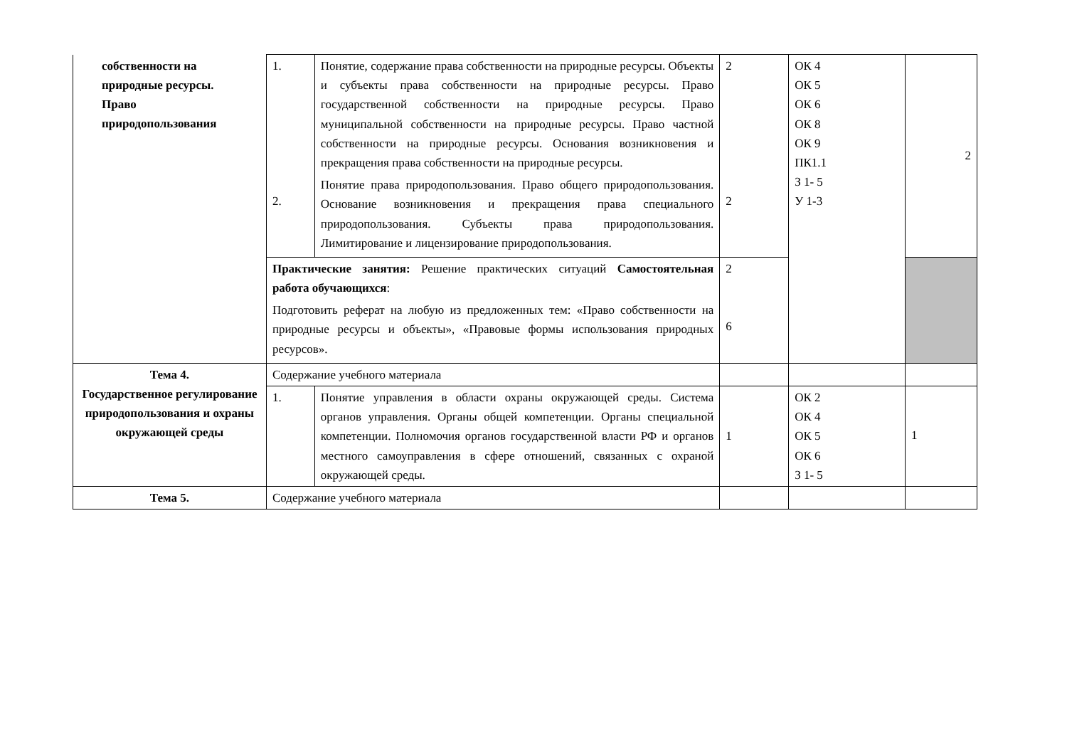| собственности на природные ресурсы. Право природопользования | 1. 2. | Понятие, содержание права собственности на природные ресурсы. Объекты и субъекты права собственности на природные ресурсы. Право государственной собственности на природные ресурсы. Право муниципальной собственности на природные ресурсы. Право частной собственности на природные ресурсы. Основания возникновения и прекращения права собственности на природные ресурсы. Понятие права природопользования. Право общего природопользования. Основание возникновения и прекращения права специального природопользования. Субъекты права природопользования. Лимитирование и лицензирование природопользования. | 2 2 | ОК 4 ОК 5 ОК 6 ОК 8 ОК 9 ПК1.1 З 1- 5 У 1-3 | 2 |
| | Практические занятия: Решение практических ситуаций Самостоятельная работа обучающихся : Подготовить реферат на любую из предложенных тем: «Право собственности на природные ресурсы и объекты», «Правовые формы использования природных ресурсов». | | 2 6 | | |
| Тема 4. Государственное регулирование природопользования и охраны окружающей среды | Содержание учебного материала | | | | |
| | 1. | Понятие управления в области охраны окружающей среды. Система органов управления. Органы общей компетенции. Органы специальной компетенции. Полномочия органов государственной власти РФ и органов местного самоуправления в сфере отношений, связанных с охраной окружающей среды. | 1 | ОК 2 ОК 4 ОК 5 ОК 6 З 1- 5 | 1 |
| Тема 5. | Содержание учебного материала | | | | |